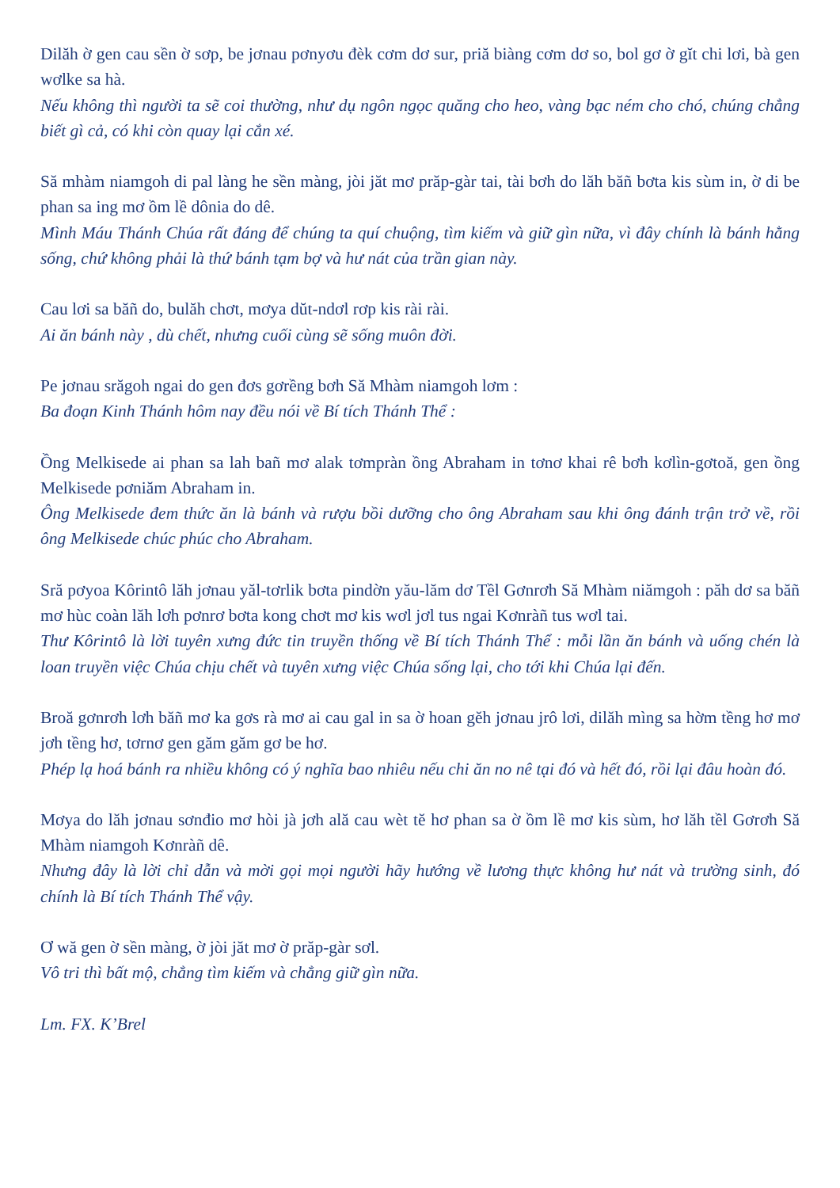Dilăh ờ gen cau sền ờ sơp, be jơnau pơnyơu đèk cơm dơ sur, priă biàng cơm dơ so, bol gơ ờ gĭt chi lơi, bà gen wơlke sa hà.
Nếu không thì người ta sẽ coi thường, như dụ ngôn ngọc quăng cho heo, vàng bạc ném cho chó, chúng chẳng biết gì cả, có khi còn quay lại cắn xé.
Să mhàm niamgoh di pal làng he sền màng, jòi jăt mơ prăp-gàr tai, tài bơh do lăh băñ bơta kis sùm in, ờ di be phan sa ing mơ ồm lề dônia do dê.
Mình Máu Thánh Chúa rất đáng để chúng ta quí chuộng, tìm kiếm và giữ gìn nữa, vì đây chính là bánh hằng sống, chứ không phải là thứ bánh tạm bợ và hư nát của trần gian này.
Cau lơi sa băñ do, bulăh chơt, mơya dŭt-ndơl rơp kis rài rài.
Ai ăn bánh này , dù chết, nhưng cuối cùng sẽ sống muôn đời.
Pe jơnau srăgoh ngai do gen đơs gơrềng bơh Să Mhàm niamgoh lơm :
Ba đoạn Kinh Thánh hôm nay đều nói về Bí tích Thánh Thể :
Ồng Melkisede ai phan sa lah bañ mơ alak tơmpràn ồng Abraham in tơnơ khai rê bơh kơlìn-gơtoă, gen ồng Melkisede pơniăm Abraham in.
Ông Melkisede đem thức ăn là bánh và rượu bồi dưỡng cho ông Abraham sau khi ông đánh trận trở về, rồi ông Melkisede chúc phúc cho Abraham.
Sră pơyoa Kôrintô lăh jơnau yăl-tơrlik bơta pindờn yău-lăm dơ Tềl Gơnrơh Să Mhàm niămgoh : păh dơ sa băñ mơ hùc coàn lăh lơh pơnrơ bơta kong chơt mơ kis wơl jơl tus ngai Kơnràñ tus wơl tai.
Thư Kôrintô là lời tuyên xưng đức tin truyền thống về Bí tích Thánh Thể : mỗi lần ăn bánh và uống chén là loan truyền việc Chúa chịu chết và tuyên xưng việc Chúa sống lại, cho tới khi Chúa lại đến.
Broă gơnrơh lơh băñ mơ ka gơs rà mơ ai cau gal in sa ờ hoan gĕh jơnau jrô lơi, dilăh mìng sa hờm tềng hơ mơ jơh tềng hơ, tơrnơ gen găm găm gơ be hơ.
Phép lạ hoá bánh ra nhiều không có ý nghĩa bao nhiêu nếu chi ăn no nê tại đó và hết đó, rồi lại đâu hoàn đó.
Mơya do lăh jơnau sơnđio mơ hòi jà jơh ală cau wèt tĕ hơ phan sa ờ ồm lề mơ kis sùm, hơ lăh tềl Gơrơh Să Mhàm niamgoh Kơnràñ dê.
Nhưng đây là lời chỉ dẫn và mời gọi mọi người hãy hướng về lương thực không hư nát và trường sinh, đó chính là Bí tích Thánh Thể vậy.
Ơ wă gen ờ sền màng, ờ jòi jăt mơ ờ prăp-gàr sơl.
Vô tri thì bất mộ, chẳng tìm kiếm và chẳng giữ gìn nữa.
Lm. FX. K’Brel